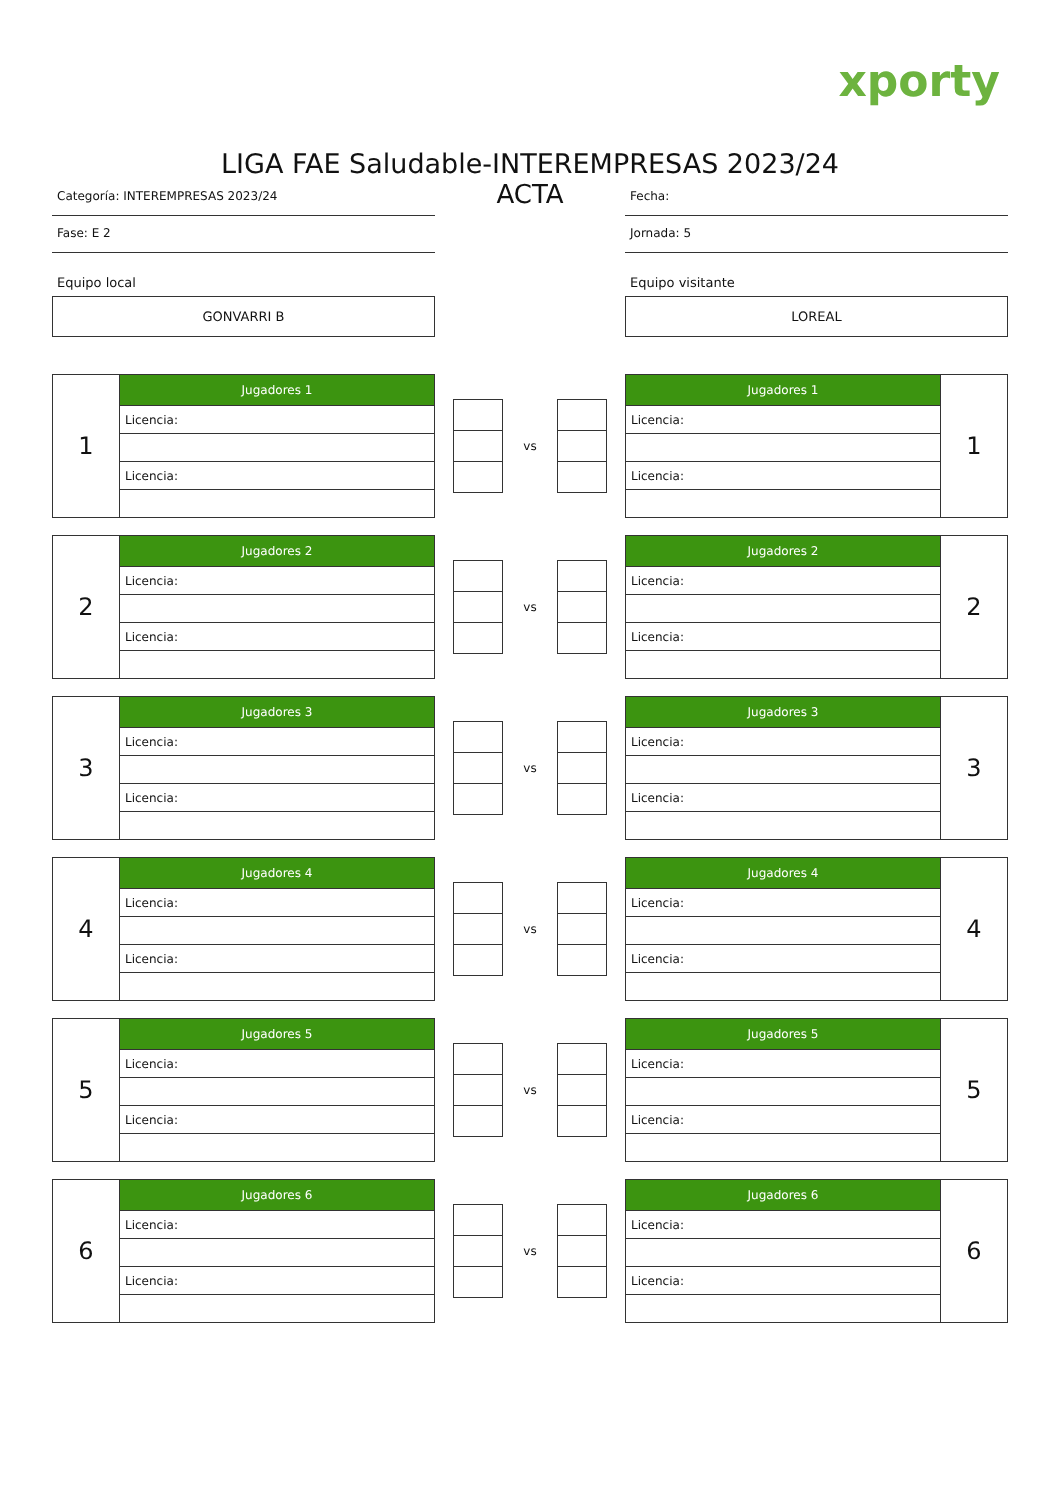xporty
LIGA FAE Saludable-INTEREMPRESAS 2023/24
Categoría: INTEREMPRESAS 2023/24
Fase: E 2
Equipo local
GONVARRI B
ACTA
Fecha:
Jornada: 5
Equipo visitante
LOREAL
| 1 | Jugadores 1 |
| | Licencia: |
| | Licencia: |
vs
| Jugadores 1 | 1 |
| Licencia: | |
| Licencia: | |
| 2 | Jugadores 2 |
| | Licencia: |
| | Licencia: |
vs
| Jugadores 2 | 2 |
| Licencia: | |
| Licencia: | |
| 3 | Jugadores 3 |
| | Licencia: |
| | Licencia: |
vs
| Jugadores 3 | 3 |
| Licencia: | |
| Licencia: | |
| 4 | Jugadores 4 |
| | Licencia: |
| | Licencia: |
vs
| Jugadores 4 | 4 |
| Licencia: | |
| Licencia: | |
| 5 | Jugadores 5 |
| | Licencia: |
| | Licencia: |
vs
| Jugadores 5 | 5 |
| Licencia: | |
| Licencia: | |
| 6 | Jugadores 6 |
| | Licencia: |
| | Licencia: |
vs
| Jugadores 6 | 6 |
| Licencia: | |
| Licencia: | |